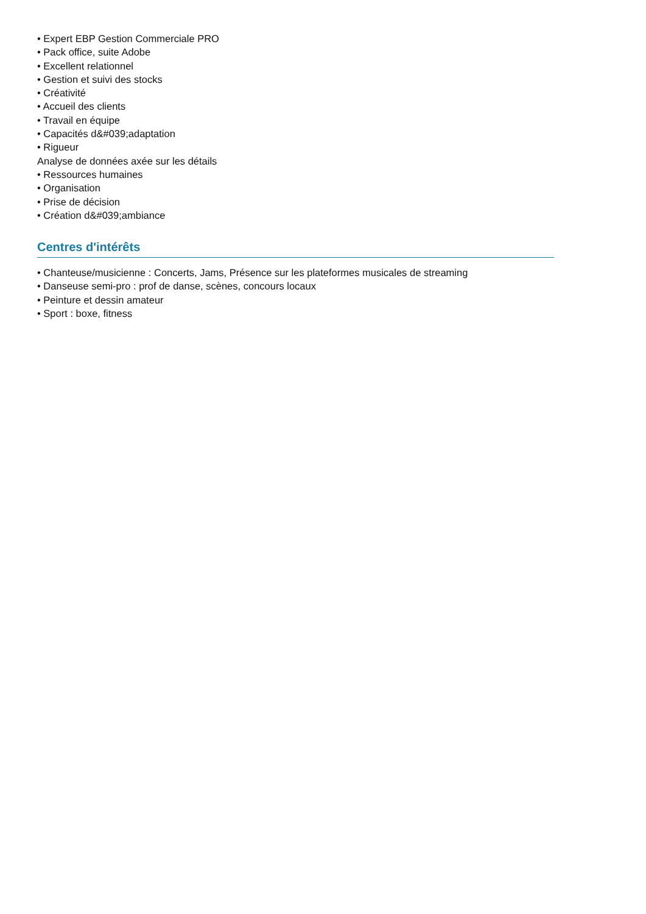• Expert EBP Gestion Commerciale PRO
• Pack office, suite Adobe
• Excellent relationnel
• Gestion et suivi des stocks
• Créativité
• Accueil des clients
• Travail en équipe
• Capacités d&#039;adaptation
• Rigueur
Analyse de données axée sur les détails
• Ressources humaines
• Organisation
• Prise de décision
• Création d&#039;ambiance
Centres d'intérêts
• Chanteuse/musicienne : Concerts, Jams, Présence sur les plateformes musicales de streaming
• Danseuse semi-pro : prof de danse, scènes, concours locaux
• Peinture et dessin amateur
• Sport : boxe, fitness